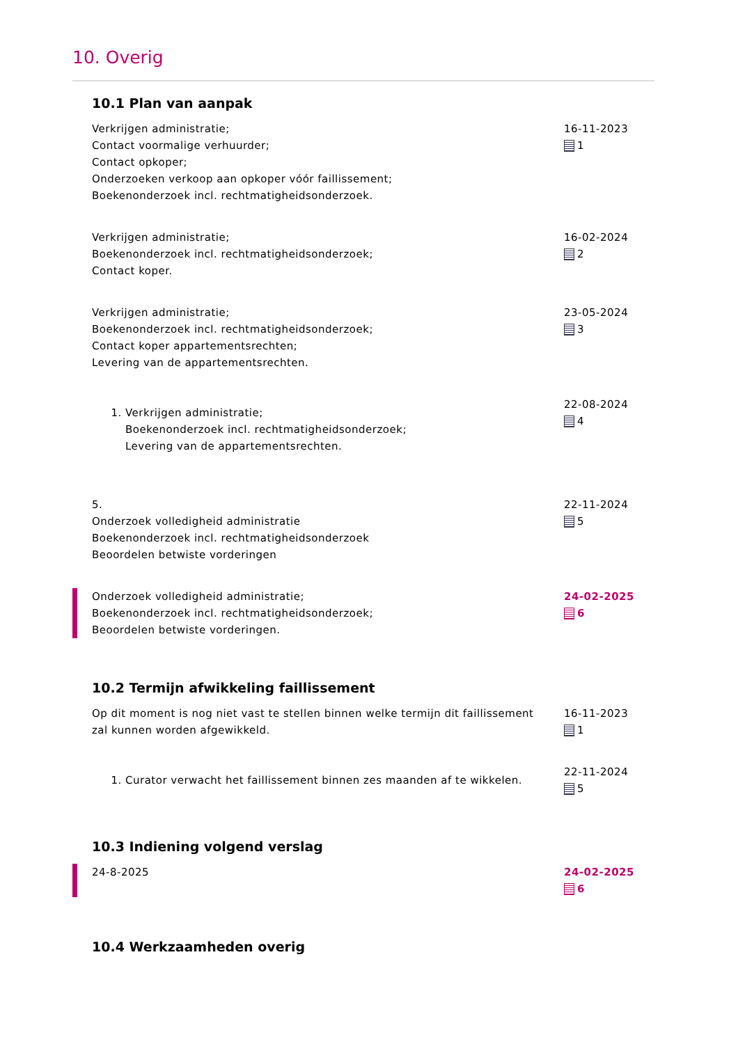10. Overig
10.1 Plan van aanpak
Verkrijgen administratie;
Contact voormalige verhuurder;
Contact opkoper;
Onderzoeken verkoop aan opkoper vóór faillissement;
Boekenonderzoek incl. rechtmatigheidsonderzoek.
16-11-2023
1
Verkrijgen administratie;
Boekenonderzoek incl. rechtmatigheidsonderzoek;
Contact koper.
16-02-2024
2
Verkrijgen administratie;
Boekenonderzoek incl. rechtmatigheidsonderzoek;
Contact koper appartementsrechten;
Levering van de appartementsrechten.
23-05-2024
3
1. Verkrijgen administratie;
Boekenonderzoek incl. rechtmatigheidsonderzoek;
Levering van de appartementsrechten.
22-08-2024
4
5.
Onderzoek volledigheid administratie
Boekenonderzoek incl. rechtmatigheidsonderzoek
Beoordelen betwiste vorderingen
22-11-2024
5
Onderzoek volledigheid administratie;
Boekenonderzoek incl. rechtmatigheidsonderzoek;
Beoordelen betwiste vorderingen.
24-02-2025
6
10.2 Termijn afwikkeling faillissement
Op dit moment is nog niet vast te stellen binnen welke termijn dit faillissement zal kunnen worden afgewikkeld.
16-11-2023
1
1. Curator verwacht het faillissement binnen zes maanden af te wikkelen.
22-11-2024
5
10.3 Indiening volgend verslag
24-8-2025 24-02-2025
6
10.4 Werkzaamheden overig